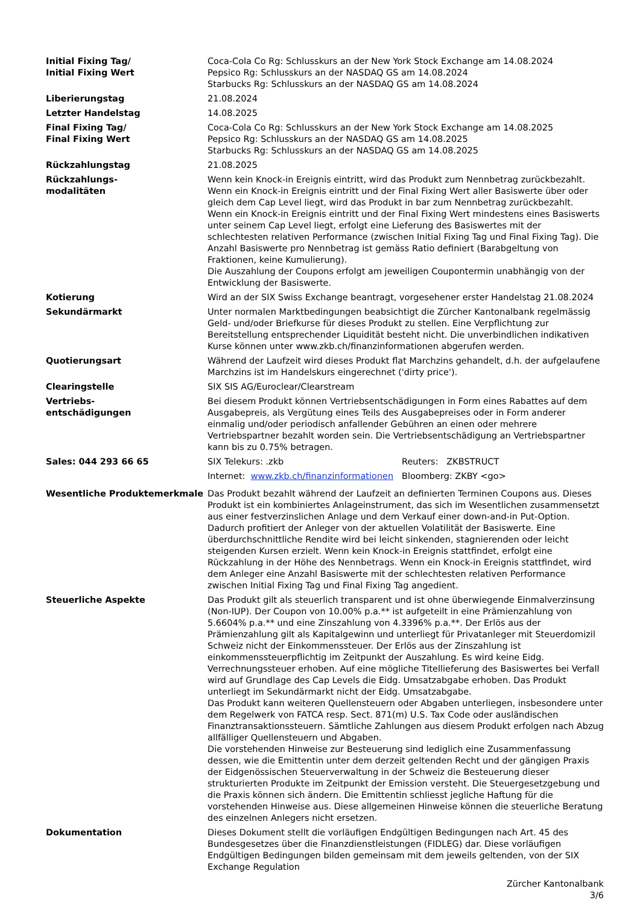| Initial Fixing Tag/ Initial Fixing Wert | Coca-Cola Co Rg: Schlusskurs an der New York Stock Exchange am 14.08.2024 Pepsico Rg: Schlusskurs an der NASDAQ GS am 14.08.2024 Starbucks Rg: Schlusskurs an der NASDAQ GS am 14.08.2024 |
| Liberierungstag | 21.08.2024 |
| Letzter Handelstag | 14.08.2025 |
| Final Fixing Tag/ Final Fixing Wert | Coca-Cola Co Rg: Schlusskurs an der New York Stock Exchange am 14.08.2025 Pepsico Rg: Schlusskurs an der NASDAQ GS am 14.08.2025 Starbucks Rg: Schlusskurs an der NASDAQ GS am 14.08.2025 |
| Rückzahlungstag | 21.08.2025 |
| Rückzahlungs- modalitäten | Wenn kein Knock-in Ereignis eintritt, wird das Produkt zum Nennbetrag zurückbezahlt. Wenn ein Knock-in Ereignis eintritt und der Final Fixing Wert aller Basiswerte über oder gleich dem Cap Level liegt, wird das Produkt in bar zum Nennbetrag zurückbezahlt. Wenn ein Knock-in Ereignis eintritt und der Final Fixing Wert mindestens eines Basiswerts unter seinem Cap Level liegt, erfolgt eine Lieferung des Basiswertes mit der schlechtesten relativen Performance (zwischen Initial Fixing Tag und Final Fixing Tag). Die Anzahl Basiswerte pro Nennbetrag ist gemäss Ratio definiert (Barabgeltung von Fraktionen, keine Kumulierung). Die Auszahlung der Coupons erfolgt am jeweiligen Coupontermin unabhängig von der Entwicklung der Basiswerte. |
| Kotierung | Wird an der SIX Swiss Exchange beantragt, vorgesehener erster Handelstag 21.08.2024 |
| Sekundärmarkt | Unter normalen Marktbedingungen beabsichtigt die Zürcher Kantonalbank regelmässig Geld- und/oder Briefkurse für dieses Produkt zu stellen. Eine Verpflichtung zur Bereitstellung entsprechender Liquidität besteht nicht. Die unverbindlichen indikativen Kurse können unter www.zkb.ch/finanzinformationen abgerufen werden. |
| Quotierungsart | Während der Laufzeit wird dieses Produkt flat Marchzins gehandelt, d.h. der aufgelaufene Marchzins ist im Handelskurs eingerechnet ('dirty price'). |
| Clearingstelle | SIX SIS AG/Euroclear/Clearstream |
| Vertriebs- entschädigungen | Bei diesem Produkt können Vertriebsentschädigungen in Form eines Rabattes auf dem Ausgabepreis, als Vergütung eines Teils des Ausgabepreises oder in Form anderer einmalig und/oder periodisch anfallender Gebühren an einen oder mehrere Vertriebspartner bezahlt worden sein. Die Vertriebsentschädigung an Vertriebspartner kann bis zu 0.75% betragen. |
| Sales: 044 293 66 65 | / SIX Telekurs: .zkb / Reuters: ZKBSTRUCT / / Internet: www.zkb.ch/finanzinformationen / Bloomberg: ZKBY <go> / |
| Wesentliche Produktemerkmale | Das Produkt bezahlt während der Laufzeit an definierten Terminen Coupons aus. Dieses Produkt ist ein kombiniertes Anlageinstrument, das sich im Wesentlichen zusammensetzt aus einer festverzinslichen Anlage und dem Verkauf einer down-and-in Put-Option. Dadurch profitiert der Anleger von der aktuellen Volatilität der Basiswerte. Eine überdurchschnittliche Rendite wird bei leicht sinkenden, stagnierenden oder leicht steigenden Kursen erzielt. Wenn kein Knock-in Ereignis stattfindet, erfolgt eine Rückzahlung in der Höhe des Nennbetrags. Wenn ein Knock-in Ereignis stattfindet, wird dem Anleger eine Anzahl Basiswerte mit der schlechtesten relativen Performance zwischen Initial Fixing Tag und Final Fixing Tag angedient. |
| Steuerliche Aspekte | Das Produkt gilt als steuerlich transparent und ist ohne überwiegende Einmalverzinsung (Non-IUP). Der Coupon von 10.00% p.a.** ist aufgeteilt in eine Prämienzahlung von 5.6604% p.a.** und eine Zinszahlung von 4.3396% p.a.**. Der Erlös aus der Prämienzahlung gilt als Kapitalgewinn und unterliegt für Privatanleger mit Steuerdomizil Schweiz nicht der Einkommenssteuer. Der Erlös aus der Zinszahlung ist einkommenssteuerpflichtig im Zeitpunkt der Auszahlung. Es wird keine Eidg. Verrechnungssteuer erhoben. Auf eine mögliche Titellieferung des Basiswertes bei Verfall wird auf Grundlage des Cap Levels die Eidg. Umsatzabgabe erhoben. Das Produkt unterliegt im Sekundärmarkt nicht der Eidg. Umsatzabgabe. Das Produkt kann weiteren Quellensteuern oder Abgaben unterliegen, insbesondere unter dem Regelwerk von FATCA resp. Sect. 871(m) U.S. Tax Code oder ausländischen Finanztransaktionssteuern. Sämtliche Zahlungen aus diesem Produkt erfolgen nach Abzug allfälliger Quellensteuern und Abgaben. Die vorstehenden Hinweise zur Besteuerung sind lediglich eine Zusammenfassung dessen, wie die Emittentin unter dem derzeit geltenden Recht und der gängigen Praxis der Eidgenössischen Steuerverwaltung in der Schweiz die Besteuerung dieser strukturierten Produkte im Zeitpunkt der Emission versteht. Die Steuergesetzgebung und die Praxis können sich ändern. Die Emittentin schliesst jegliche Haftung für die vorstehenden Hinweise aus. Diese allgemeinen Hinweise können die steuerliche Beratung des einzelnen Anlegers nicht ersetzen. |
| Dokumentation | Dieses Dokument stellt die vorläufigen Endgültigen Bedingungen nach Art. 45 des Bundesgesetzes über die Finanzdienstleistungen (FIDLEG) dar. Diese vorläufigen Endgültigen Bedingungen bilden gemeinsam mit dem jeweils geltenden, von der SIX Exchange Regulation |
Zürcher Kantonalbank
3/6